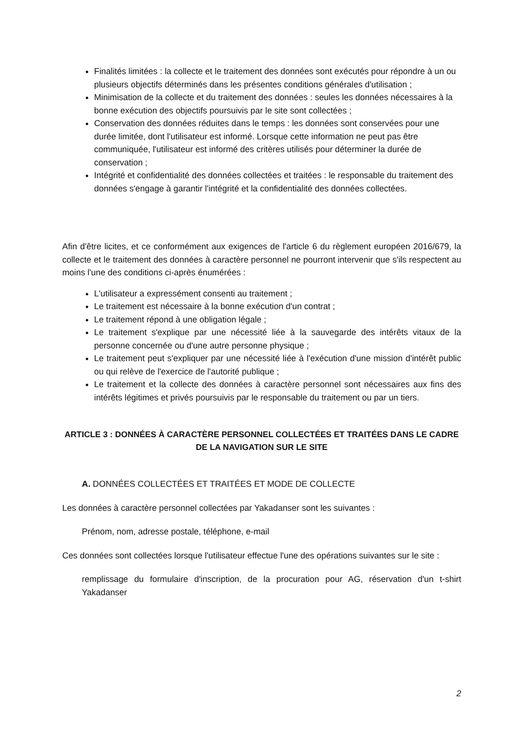Finalités limitées : la collecte et le traitement des données sont exécutés pour répondre à un ou plusieurs objectifs déterminés dans les présentes conditions générales d'utilisation ;
Minimisation de la collecte et du traitement des données : seules les données nécessaires à la bonne exécution des objectifs poursuivis par le site sont collectées ;
Conservation des données réduites dans le temps : les données sont conservées pour une durée limitée, dont l'utilisateur est informé. Lorsque cette information ne peut pas être communiquée, l'utilisateur est informé des critères utilisés pour déterminer la durée de conservation ;
Intégrité et confidentialité des données collectées et traitées : le responsable du traitement des données s'engage à garantir l'intégrité et la confidentialité des données collectées.
Afin d'être licites, et ce conformément aux exigences de l'article 6 du règlement européen 2016/679, la collecte et le traitement des données à caractère personnel ne pourront intervenir que s'ils respectent au moins l'une des conditions ci-après énumérées :
L'utilisateur a expressément consenti au traitement ;
Le traitement est nécessaire à la bonne exécution d'un contrat ;
Le traitement répond à une obligation légale ;
Le traitement s'explique par une nécessité liée à la sauvegarde des intérêts vitaux de la personne concernée ou d'une autre personne physique ;
Le traitement peut s'expliquer par une nécessité liée à l'exécution d'une mission d'intérêt public ou qui relève de l'exercice de l'autorité publique ;
Le traitement et la collecte des données à caractère personnel sont nécessaires aux fins des intérêts légitimes et privés poursuivis par le responsable du traitement ou par un tiers.
ARTICLE 3 : DONNÉES À CARACTÈRE PERSONNEL COLLECTÉES ET TRAITÉES DANS LE CADRE DE LA NAVIGATION SUR LE SITE
A. DONNÉES COLLECTÉES ET TRAITÉES ET MODE DE COLLECTE
Les données à caractère personnel collectées par Yakadanser sont les suivantes :
Prénom, nom, adresse postale, téléphone, e-mail
Ces données sont collectées lorsque l'utilisateur effectue l'une des opérations suivantes sur le site :
remplissage du formulaire d'inscription, de la procuration pour AG, réservation d'un t-shirt Yakadanser
2